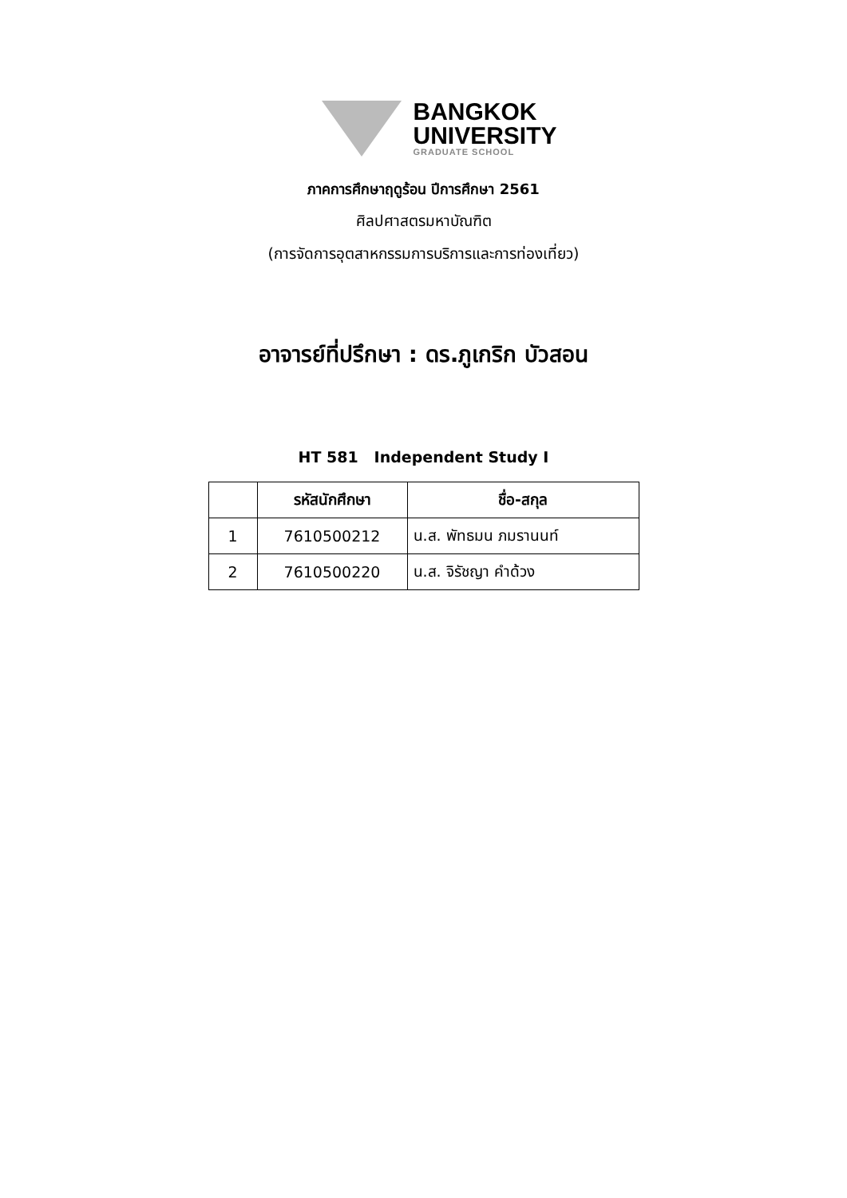BANGKOK
UNIVERSITY
GRADUATE SCHOOL
ภาคการศึกษาฤดูร้อน ปีการศึกษา 2561
ศิลปศาสตรมหาบัณฑิต
(การจัดการอุตสาหกรรมการบริการและการท่องเที่ยว)
อาจารย์ที่ปรึกษา : ดร.ภูเกริก บัวสอน
HT 581 Independent Study I
| | รหัสนักศึกษา | ชื่อ-สกุล |
| --- | --- | --- |
| 1 | 7610500212 | น.ส. พัทธมน ภมรานนท์ |
| 2 | 7610500220 | น.ส. จิรัชญา คำด้วง |